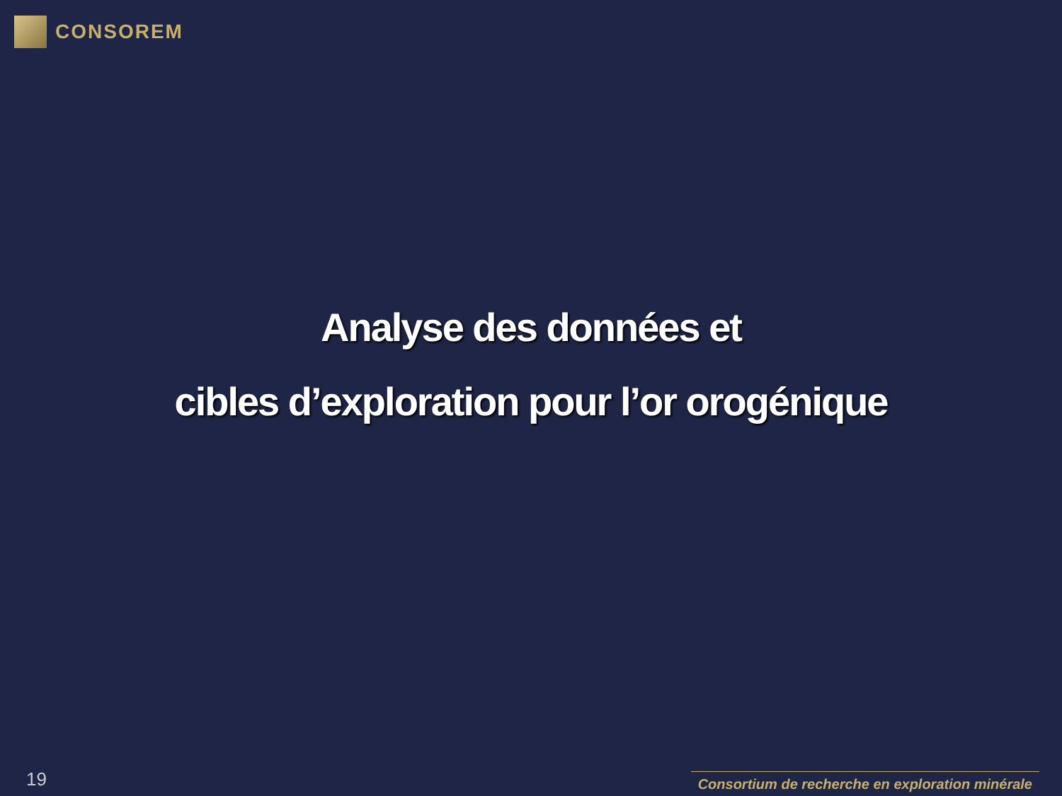CONSOREM
Analyse des données et
cibles d’exploration pour l’or orogénique
19 Consortium de recherche en exploration minérale